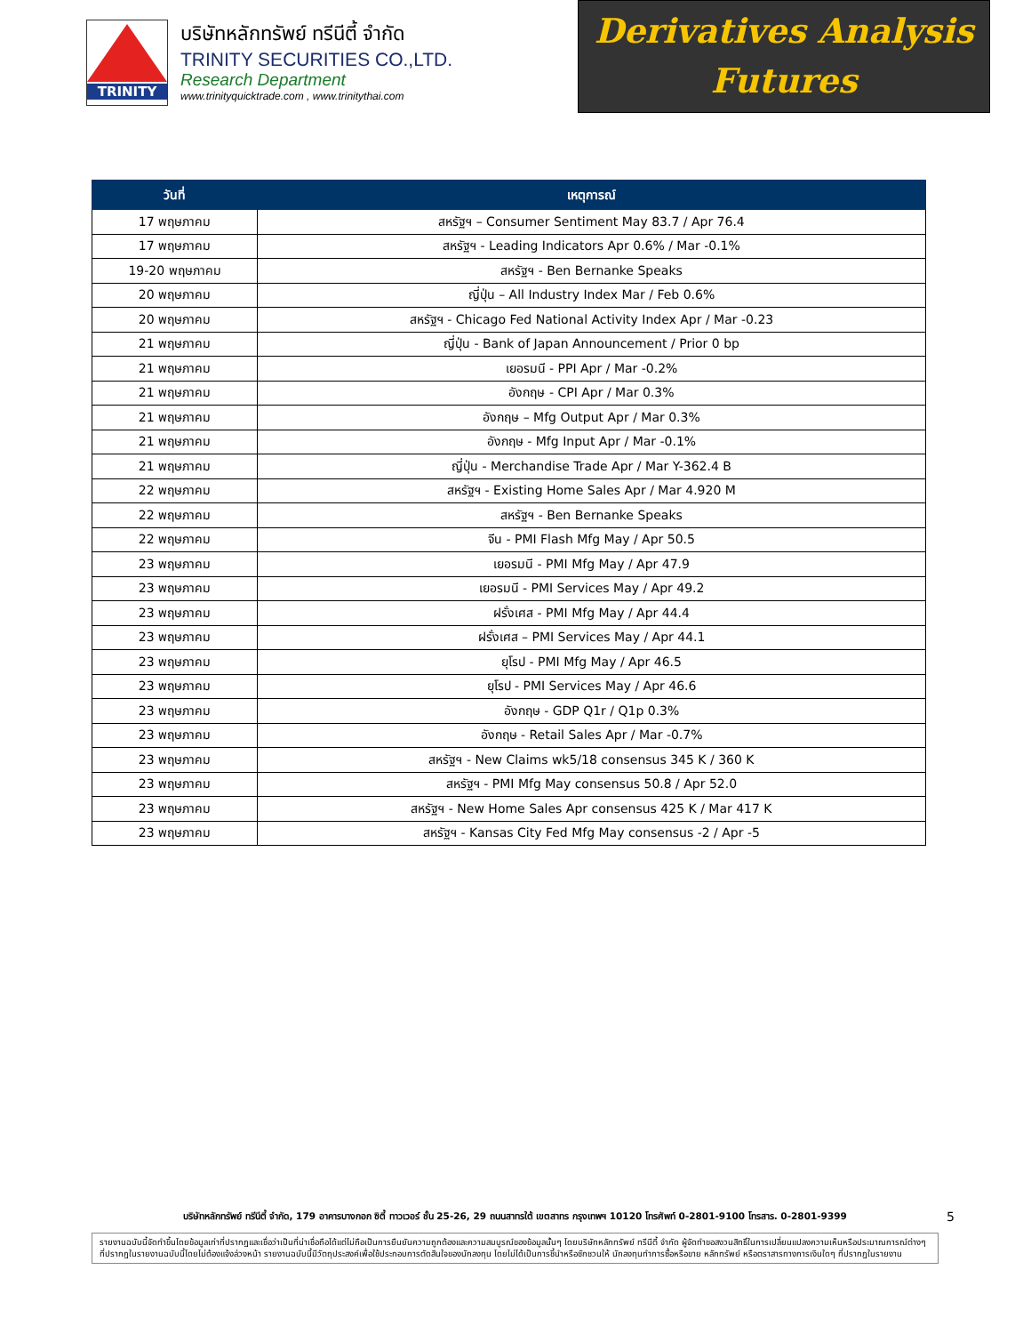TRINITY
บริษัทหลักทรัพย์ ทรีนีตี้ จำกัด
TRINITY SECURITIES CO.,LTD.
Research Department
www.trinityquicktrade.com , www.trinitythai.com
Derivatives Analysis
Futures
| วันที่ | เหตุการณ์ |
| --- | --- |
| 17 พฤษภาคม | สหรัฐฯ – Consumer Sentiment May 83.7 / Apr 76.4 |
| 17 พฤษภาคม | สหรัฐฯ - Leading Indicators Apr 0.6% / Mar -0.1% |
| 19-20 พฤษภาคม | สหรัฐฯ - Ben Bernanke Speaks |
| 20 พฤษภาคม | ญี่ปุ่น – All Industry Index Mar / Feb 0.6% |
| 20 พฤษภาคม | สหรัฐฯ - Chicago Fed National Activity Index Apr / Mar -0.23 |
| 21 พฤษภาคม | ญี่ปุ่น - Bank of Japan Announcement / Prior 0 bp |
| 21 พฤษภาคม | เยอรมนี - PPI Apr / Mar -0.2% |
| 21 พฤษภาคม | อังกฤษ - CPI Apr / Mar 0.3% |
| 21 พฤษภาคม | อังกฤษ – Mfg Output Apr / Mar 0.3% |
| 21 พฤษภาคม | อังกฤษ - Mfg Input Apr / Mar -0.1% |
| 21 พฤษภาคม | ญี่ปุ่น - Merchandise Trade Apr / Mar Y-362.4 B |
| 22 พฤษภาคม | สหรัฐฯ - Existing Home Sales Apr / Mar 4.920 M |
| 22 พฤษภาคม | สหรัฐฯ - Ben Bernanke Speaks |
| 22 พฤษภาคม | จีน - PMI Flash Mfg May / Apr 50.5 |
| 23 พฤษภาคม | เยอรมนี - PMI Mfg May / Apr 47.9 |
| 23 พฤษภาคม | เยอรมนี - PMI Services May / Apr 49.2 |
| 23 พฤษภาคม | ฝรั่งเศส - PMI Mfg May / Apr 44.4 |
| 23 พฤษภาคม | ฝรั่งเศส – PMI Services May / Apr 44.1 |
| 23 พฤษภาคม | ยุโรป - PMI Mfg May / Apr 46.5 |
| 23 พฤษภาคม | ยุโรป - PMI Services May / Apr 46.6 |
| 23 พฤษภาคม | อังกฤษ - GDP Q1r / Q1p 0.3% |
| 23 พฤษภาคม | อังกฤษ - Retail Sales Apr / Mar -0.7% |
| 23 พฤษภาคม | สหรัฐฯ - New Claims wk5/18 consensus 345 K / 360 K |
| 23 พฤษภาคม | สหรัฐฯ - PMI Mfg May consensus 50.8 / Apr 52.0 |
| 23 พฤษภาคม | สหรัฐฯ - New Home Sales Apr consensus 425 K / Mar 417 K |
| 23 พฤษภาคม | สหรัฐฯ - Kansas City Fed Mfg May consensus -2 / Apr -5 |
บริษัทหลักทรัพย์ ทรีนีตี้ จำกัด, 179 อาคารบางกอก ซิตี้ ทาวเวอร์ ชั้น 25-26, 29 ถนนสาทรใต้ เขตสาทร กรุงเทพฯ 10120 โทรศัพท์ 0-2801-9100 โทรสาร. 0-2801-9399
5
รายงานฉบับนี้จัดทำขึ้นโดยข้อมูลเท่าที่ปรากฏและเชื่อว่าเป็นที่น่าเชื่อถือได้แต่ไม่ถือเป็นการยืนยันความถูกต้องและความสมบูรณ์ของข้อมูลนั้นๆ โดยบริษัทหลักทรัพย์ ทรีนีตี้ จำกัด ผู้จัดทำขอสงวนสิทธิ์ในการเปลี่ยนแปลงความเห็นหรือประมาณการณ์ต่างๆ ที่ปรากฏในรายงานฉบับนี้โดยไม่ต้องแจ้งล่วงหน้า รายงานฉบับนี้มีวัตถุประสงค์เพื่อใช้ประกอบการตัดสินใจของนักลงทุน โดยไม่ได้เป็นการชี้นำหรือชักชวนให้ นักลงทุนทำการซื้อหรือขาย หลักทรัพย์ หรือตราสารทางการเงินใดๆ ที่ปรากฏในรายงาน